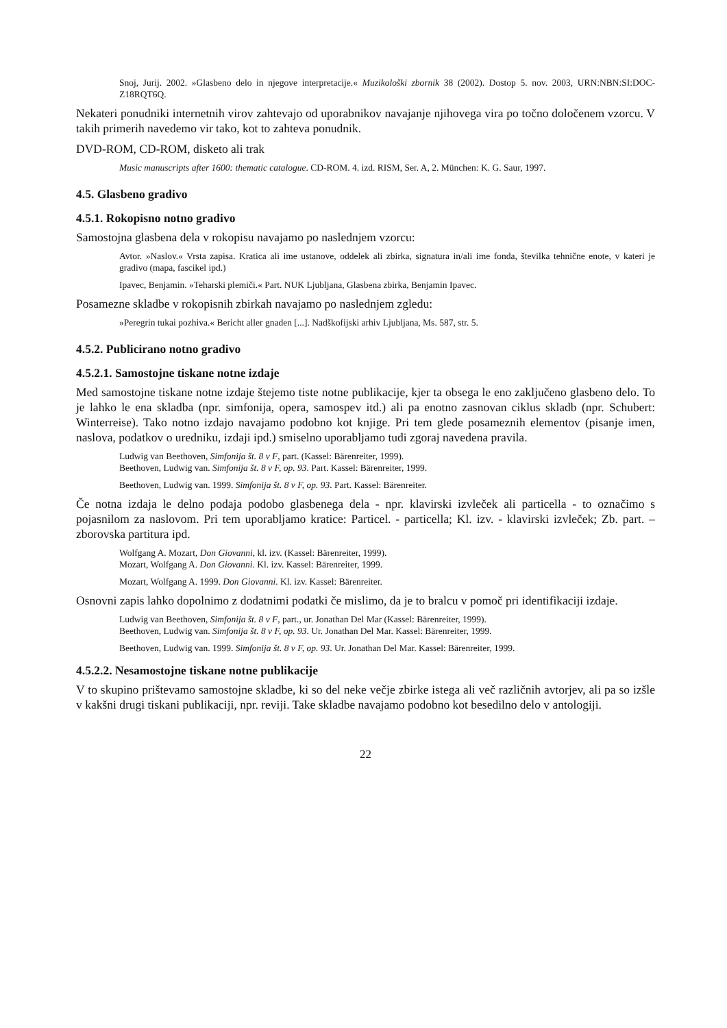Snoj, Jurij. 2002. »Glasbeno delo in njegove interpretacije.« Muzikološki zbornik 38 (2002). Dostop 5. nov. 2003, URN:NBN:SI:DOC-Z18RQT6Q.
Nekateri ponudniki internetnih virov zahtevajo od uporabnikov navajanje njihovega vira po točno določenem vzorcu. V takih primerih navedemo vir tako, kot to zahteva ponudnik.
DVD-ROM, CD-ROM, disketo ali trak
Music manuscripts after 1600: thematic catalogue. CD-ROM. 4. izd. RISM, Ser. A, 2. München: K. G. Saur, 1997.
4.5. Glasbeno gradivo
4.5.1. Rokopisno notno gradivo
Samostojna glasbena dela v rokopisu navajamo po naslednjem vzorcu:
Avtor. »Naslov.« Vrsta zapisa. Kratica ali ime ustanove, oddelek ali zbirka, signatura in/ali ime fonda, številka tehnične enote, v kateri je gradivo (mapa, fascikel ipd.)
Ipavec, Benjamin. »Teharski plemiči.« Part. NUK Ljubljana, Glasbena zbirka, Benjamin Ipavec.
Posamezne skladbe v rokopisnih zbirkah navajamo po naslednjem zgledu:
»Peregrin tukai pozhiva.« Bericht aller gnaden [...]. Nadškofijski arhiv Ljubljana, Ms. 587, str. 5.
4.5.2. Publicirano notno gradivo
4.5.2.1. Samostojne tiskane notne izdaje
Med samostojne tiskane notne izdaje štejemo tiste notne publikacije, kjer ta obsega le eno zaključeno glasbeno delo. To je lahko le ena skladba (npr. simfonija, opera, samospev itd.) ali pa enotno zasnovan ciklus skladb (npr. Schubert: Winterreise). Tako notno izdajo navajamo podobno kot knjige. Pri tem glede posameznih elementov (pisanje imen, naslova, podatkov o uredniku, izdaji ipd.) smiselno uporabljamo tudi zgoraj navedena pravila.
Ludwig van Beethoven, Simfonija št. 8 v F, part. (Kassel: Bärenreiter, 1999).
Beethoven, Ludwig van. Simfonija št. 8 v F, op. 93. Part. Kassel: Bärenreiter, 1999.
Beethoven, Ludwig van. 1999. Simfonija št. 8 v F, op. 93. Part. Kassel: Bärenreiter.
Če notna izdaja le delno podaja podobo glasbenega dela - npr. klavirski izvleček ali particella - to označimo s pojasnilom za naslovom. Pri tem uporabljamo kratice: Particel. - particella; Kl. izv. - klavirski izvleček; Zb. part. – zborovska partitura ipd.
Wolfgang A. Mozart, Don Giovanni, kl. izv. (Kassel: Bärenreiter, 1999).
Mozart, Wolfgang A. Don Giovanni. Kl. izv. Kassel: Bärenreiter, 1999.
Mozart, Wolfgang A. 1999. Don Giovanni. Kl. izv. Kassel: Bärenreiter.
Osnovni zapis lahko dopolnimo z dodatnimi podatki če mislimo, da je to bralcu v pomoč pri identifikaciji izdaje.
Ludwig van Beethoven, Simfonija št. 8 v F, part., ur. Jonathan Del Mar (Kassel: Bärenreiter, 1999).
Beethoven, Ludwig van. Simfonija št. 8 v F, op. 93. Ur. Jonathan Del Mar. Kassel: Bärenreiter, 1999.
Beethoven, Ludwig van. 1999. Simfonija št. 8 v F, op. 93. Ur. Jonathan Del Mar. Kassel: Bärenreiter, 1999.
4.5.2.2. Nesamostojne tiskane notne publikacije
V to skupino prištevamo samostojne skladbe, ki so del neke večje zbirke istega ali več različnih avtorjev, ali pa so izšle v kakšni drugi tiskani publikaciji, npr. reviji. Take skladbe navajamo podobno kot besedilno delo v antologiji.
22